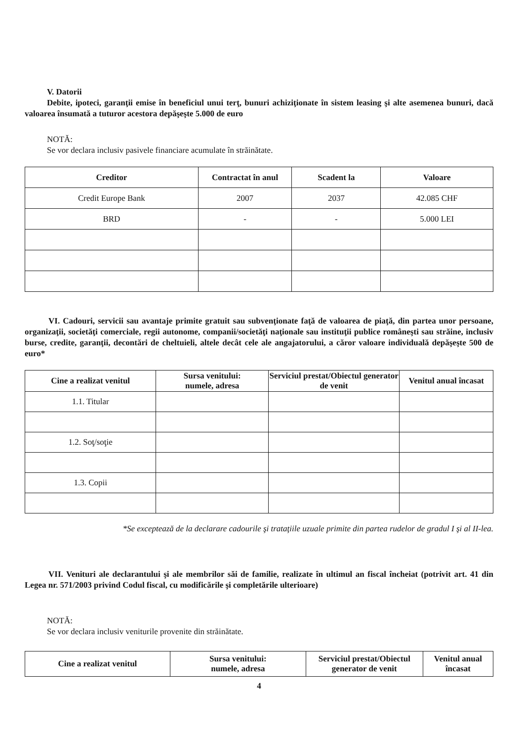V. Datorii
Debite, ipoteci, garanţii emise în beneficiul unui terţ, bunuri achiziţionate în sistem leasing şi alte asemenea bunuri, dacă valoarea însumată a tuturor acestora depăşeşte 5.000 de euro
NOTĂ:
Se vor declara inclusiv pasivele financiare acumulate în străinătate.
| Creditor | Contractat în anul | Scadent la | Valoare |
| --- | --- | --- | --- |
| Credit Europe Bank | 2007 | 2037 | 42.085 CHF |
| BRD | - | - | 5.000 LEI |
VI. Cadouri, servicii sau avantaje primite gratuit sau subvenţionate faţă de valoarea de piaţă, din partea unor persoane, organizaţii, societăţi comerciale, regii autonome, companii/societăţi naţionale sau instituţii publice româneşti sau străine, inclusiv burse, credite, garanţii, decontări de cheltuieli, altele decât cele ale angajatorului, a căror valoare individuală depăşeşte 500 de euro*
| Cine a realizat venitul | Sursa venitului: numele, adresa | Serviciul prestat/Obiectul generator de venit | Venitul anual încasat |
| --- | --- | --- | --- |
| 1.1. Titular | | | |
| 1.2. Soţ/soţie | | | |
| 1.3. Copii | | | |
*Se exceptează de la declarare cadourile şi trataţiile uzuale primite din partea rudelor de gradul I şi al II-lea.
VII. Venituri ale declarantului şi ale membrilor săi de familie, realizate în ultimul an fiscal încheiat (potrivit art. 41 din Legea nr. 571/2003 privind Codul fiscal, cu modificările şi completările ulterioare)
NOTĂ:
Se vor declara inclusiv veniturile provenite din străinătate.
| Cine a realizat venitul | Sursa venitului: numele, adresa | Serviciul prestat/Obiectul generator de venit | Venitul anual încasat |
| --- | --- | --- | --- |
4